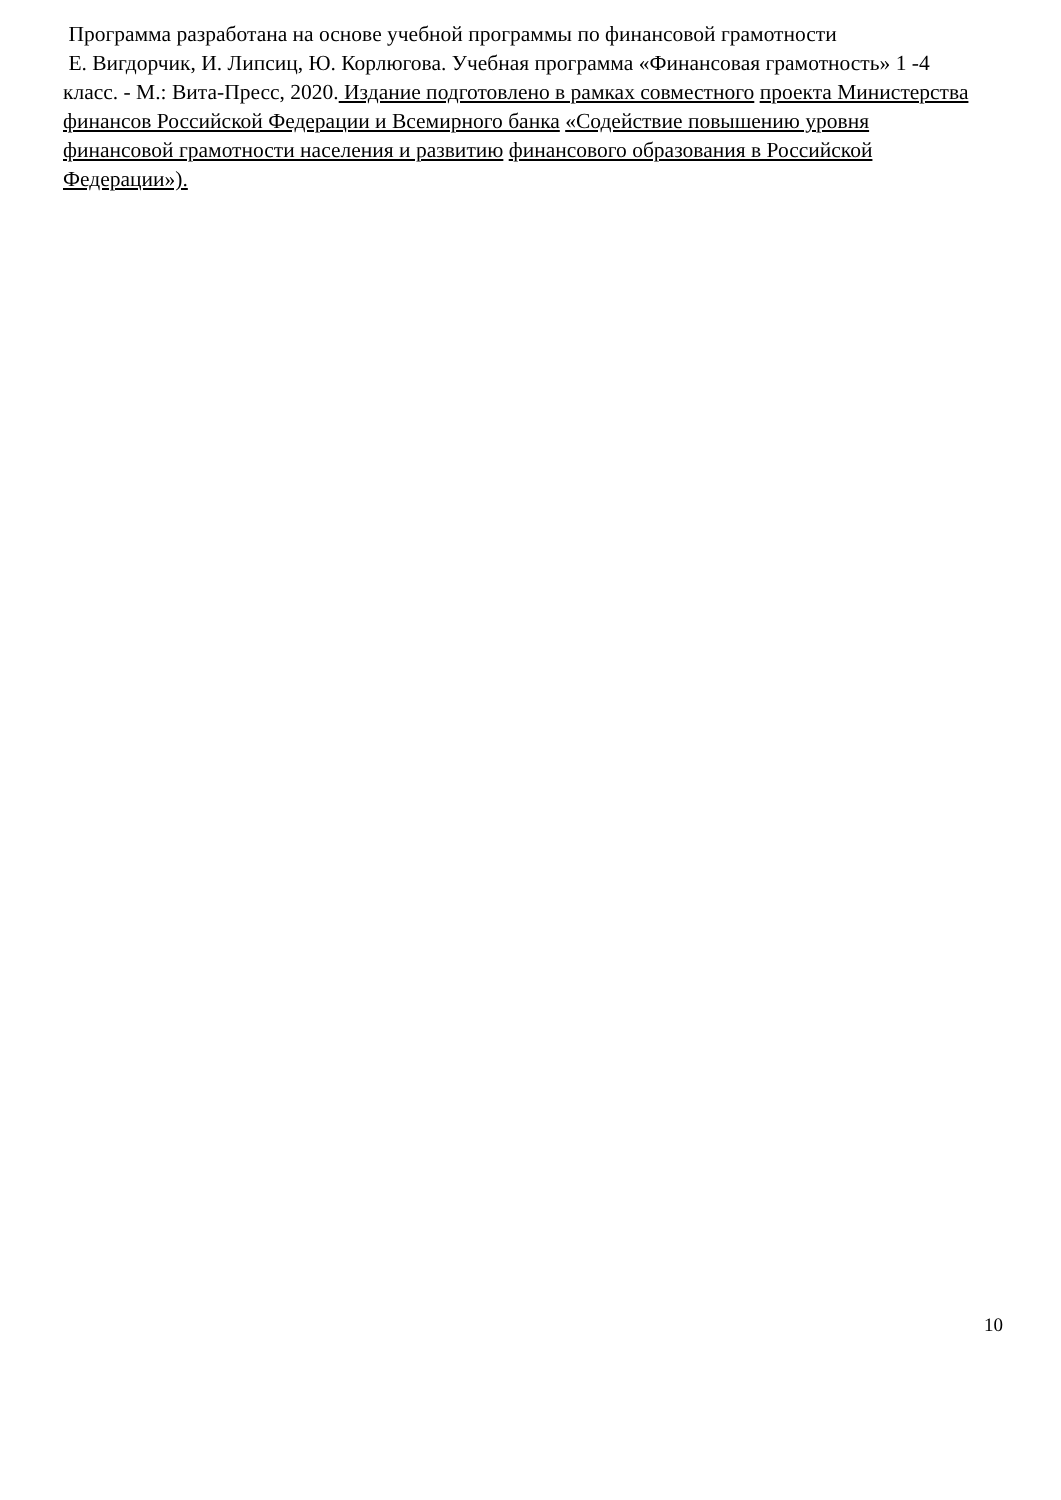Программа разработана на основе учебной программы по финансовой грамотности
Е. Вигдорчик, И. Липсиц, Ю. Корлюгова. Учебная программа «Финансовая грамотность» 1 -4 класс. - М.: Вита-Пресс, 2020. Издание подготовлено в рамках совместного проекта Министерства финансов Российской Федерации и Всемирного банка «Содействие повышению уровня финансовой грамотности населения и развитию финансового образования в Российской Федерации»).
10